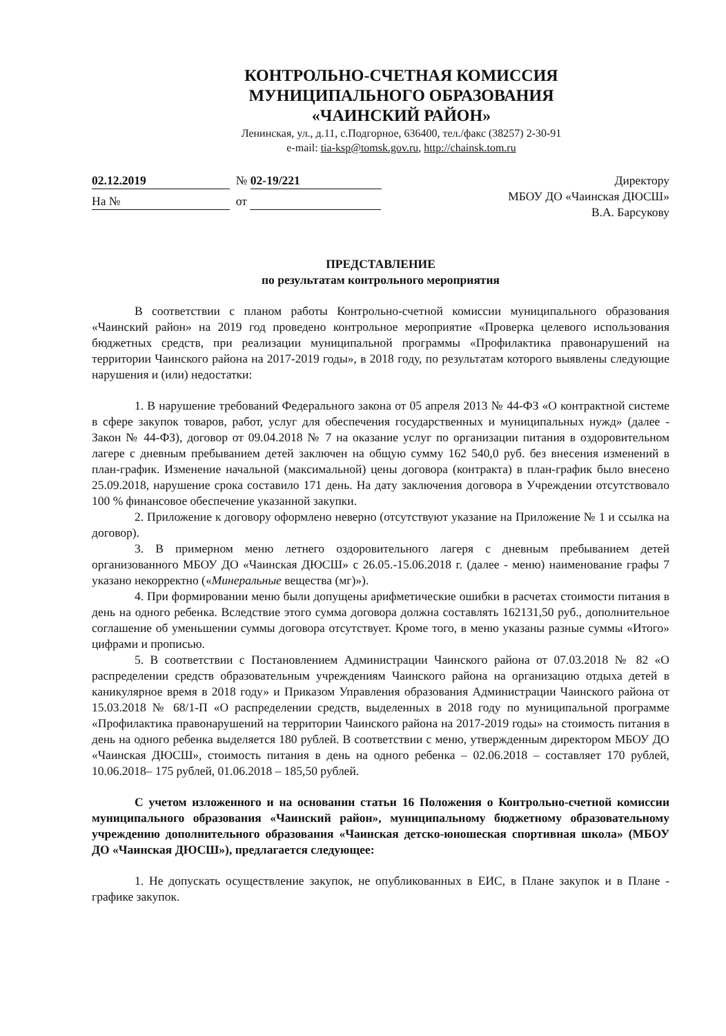КОНТРОЛЬНО-СЧЕТНАЯ КОМИССИЯ
МУНИЦИПАЛЬНОГО ОБРАЗОВАНИЯ
«ЧАИНСКИЙ РАЙОН»
Ленинская, ул., д.11, с.Подгорное, 636400, тел./факс (38257) 2-30-91
e-mail: tia-ksp@tomsk.gov.ru, http://chainsk.tom.ru
02.12.2019 № 02-19/221
На № от
Директору
МБОУ ДО «Чаинская ДЮСШ»
В.А. Барсукову
ПРЕДСТАВЛЕНИЕ
по результатам контрольного мероприятия
В соответствии с планом работы Контрольно-счетной комиссии муниципального образования «Чаинский район» на 2019 год проведено контрольное мероприятие «Проверка целевого использования бюджетных средств, при реализации муниципальной программы «Профилактика правонарушений на территории Чаинского района на 2017-2019 годы», в 2018 году, по результатам которого выявлены следующие нарушения и (или) недостатки:
1. В нарушение требований Федерального закона от 05 апреля 2013 № 44-ФЗ «О контрактной системе в сфере закупок товаров, работ, услуг для обеспечения государственных и муниципальных нужд» (далее - Закон № 44-ФЗ), договор от 09.04.2018 № 7 на оказание услуг по организации питания в оздоровительном лагере с дневным пребыванием детей заключен на общую сумму 162 540,0 руб. без внесения изменений в план-график. Изменение начальной (максимальной) цены договора (контракта) в план-график было внесено 25.09.2018, нарушение срока составило 171 день. На дату заключения договора в Учреждении отсутствовало 100 % финансовое обеспечение указанной закупки.
2. Приложение к договору оформлено неверно (отсутствуют указание на Приложение № 1 и ссылка на договор).
3. В примерном меню летнего оздоровительного лагеря с дневным пребыванием детей организованного МБОУ ДО «Чаинская ДЮСШ» с 26.05.-15.06.2018 г. (далее - меню) наименование графы 7 указано некорректно («Минеральные вещества (мг)»).
4. При формировании меню были допущены арифметические ошибки в расчетах стоимости питания в день на одного ребенка. Вследствие этого сумма договора должна составлять 162131,50 руб., дополнительное соглашение об уменьшении суммы договора отсутствует. Кроме того, в меню указаны разные суммы «Итого» цифрами и прописью.
5. В соответствии с Постановлением Администрации Чаинского района от 07.03.2018 № 82 «О распределении средств образовательным учреждениям Чаинского района на организацию отдыха детей в каникулярное время в 2018 году» и Приказом Управления образования Администрации Чаинского района от 15.03.2018 № 68/1-П «О распределении средств, выделенных в 2018 году по муниципальной программе «Профилактика правонарушений на территории Чаинского района на 2017-2019 годы» на стоимость питания в день на одного ребенка выделяется 180 рублей. В соответствии с меню, утвержденным директором МБОУ ДО «Чаинская ДЮСШ», стоимость питания в день на одного ребенка – 02.06.2018 – составляет 170 рублей, 10.06.2018– 175 рублей, 01.06.2018 – 185,50 рублей.
С учетом изложенного и на основании статьи 16 Положения о Контрольно-счетной комиссии муниципального образования «Чаинский район», муниципальному бюджетному образовательному учреждению дополнительного образования «Чаинская детско-юношеская спортивная школа» (МБОУ ДО «Чаинская ДЮСШ»), предлагается следующее:
1. Не допускать осуществление закупок, не опубликованных в ЕИС, в Плане закупок и в Плане - графике закупок.